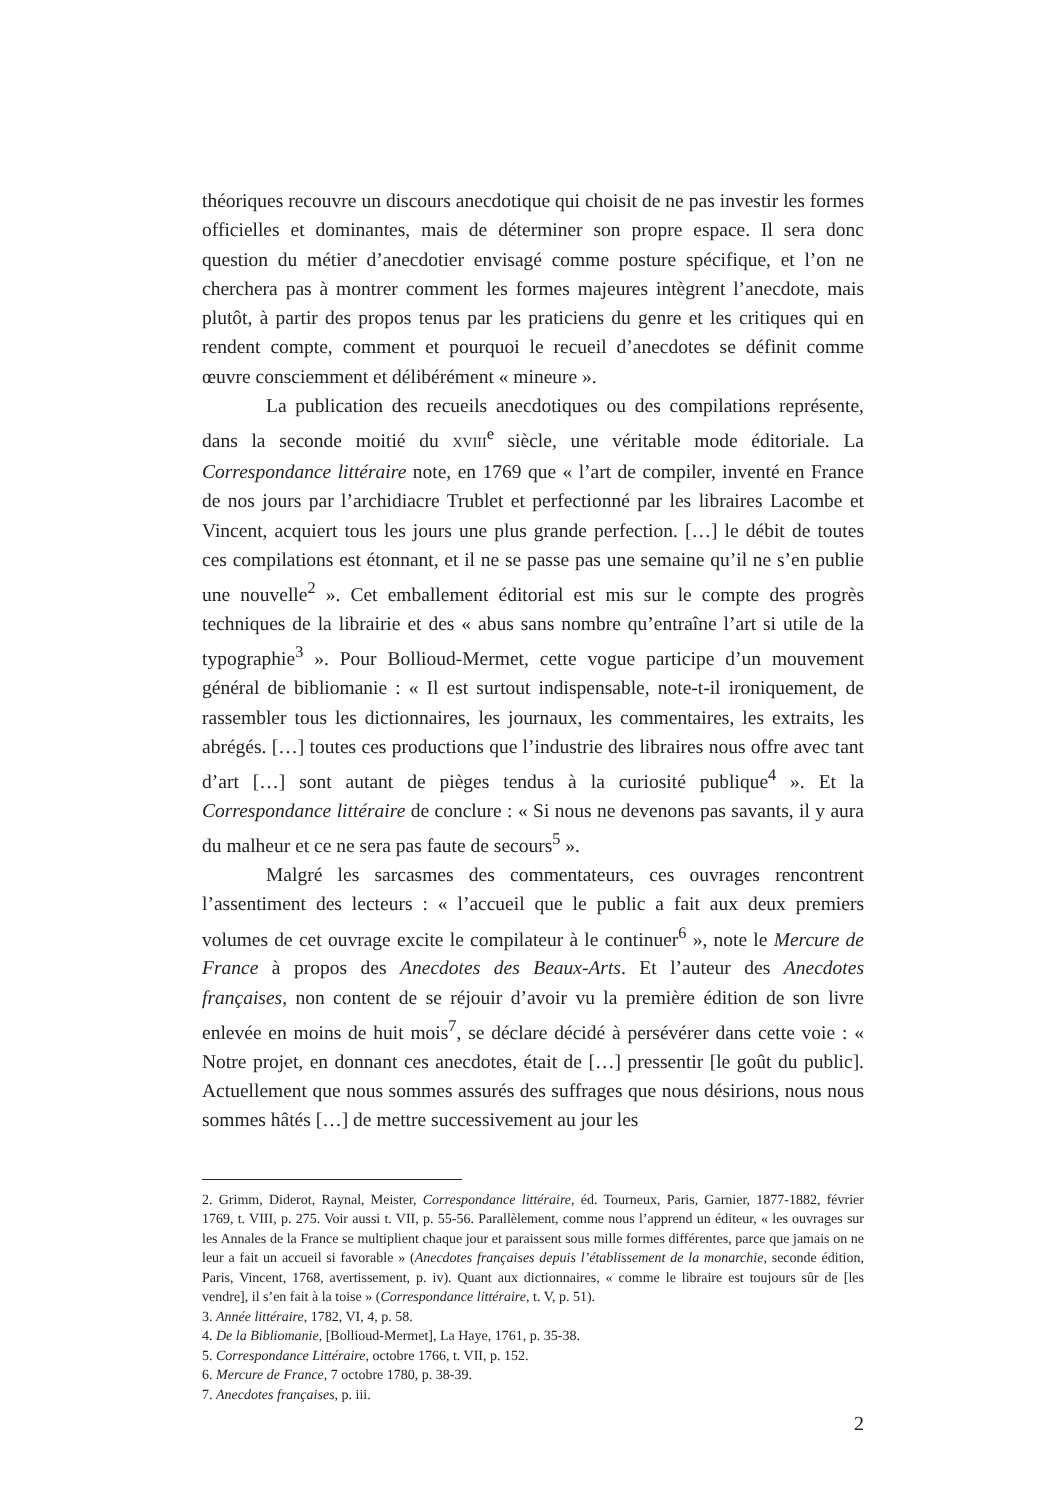théoriques recouvre un discours anecdotique qui choisit de ne pas investir les formes officielles et dominantes, mais de déterminer son propre espace. Il sera donc question du métier d’anecdotier envisagé comme posture spécifique, et l’on ne cherchera pas à montrer comment les formes majeures intègrent l’anecdote, mais plutôt, à partir des propos tenus par les praticiens du genre et les critiques qui en rendent compte, comment et pourquoi le recueil d’anecdotes se définit comme œuvre consciemment et délibérément « mineure ».
La publication des recueils anecdotiques ou des compilations représente, dans la seconde moitié du XVIII<sup>e</sup> siècle, une véritable mode éditoriale. La Correspondance littéraire note, en 1769 que « l’art de compiler, inventé en France de nos jours par l’archidiacre Trublet et perfectionné par les libraires Lacombe et Vincent, acquiert tous les jours une plus grande perfection. […] le débit de toutes ces compilations est étonnant, et il ne se passe pas une semaine qu’il ne s’en publie une nouvelle<sup>2</sup> ». Cet emballement éditorial est mis sur le compte des progrès techniques de la librairie et des « abus sans nombre qu’entraîne l’art si utile de la typographie<sup>3</sup> ». Pour Bollioud-Mermet, cette vogue participe d’un mouvement général de bibliomanie : « Il est surtout indispensable, note-t-il ironiquement, de rassembler tous les dictionnaires, les journaux, les commentaires, les extraits, les abrégés. […] toutes ces productions que l’industrie des libraires nous offre avec tant d’art […] sont autant de pièges tendus à la curiosité publique<sup>4</sup> ». Et la Correspondance littéraire de conclure : « Si nous ne devenons pas savants, il y aura du malheur et ce ne sera pas faute de secours<sup>5</sup> ».
Malgré les sarcasmes des commentateurs, ces ouvrages rencontrent l’assentiment des lecteurs : « l’accueil que le public a fait aux deux premiers volumes de cet ouvrage excite le compilateur à le continuer<sup>6</sup> », note le Mercure de France à propos des Anecdotes des Beaux-Arts. Et l’auteur des Anecdotes françaises, non content de se réjouir d’avoir vu la première édition de son livre enlevée en moins de huit mois<sup>7</sup>, se déclare décidé à persévérer dans cette voie : « Notre projet, en donnant ces anecdotes, était de […] pressentir [le goût du public]. Actuellement que nous sommes assurés des suffrages que nous désirions, nous nous sommes hâtés […] de mettre successivement au jour les
2. Grimm, Diderot, Raynal, Meister, Correspondance littéraire, éd. Tourneux, Paris, Garnier, 1877-1882, février 1769, t. VIII, p. 275. Voir aussi t. VII, p. 55-56. Parallèlement, comme nous l’apprend un éditeur, « les ouvrages sur les Annales de la France se multiplient chaque jour et paraissent sous mille formes différentes, parce que jamais on ne leur a fait un accueil si favorable » (Anecdotes françaises depuis l’établissement de la monarchie, seconde édition, Paris, Vincent, 1768, avertissement, p. iv). Quant aux dictionnaires, « comme le libraire est toujours sûr de [les vendre], il s’en fait à la toise » (Correspondance littéraire, t. V, p. 51).
3. Année littéraire, 1782, VI, 4, p. 58.
4. De la Bibliomanie, [Bollioud-Mermet], La Haye, 1761, p. 35-38.
5. Correspondance Littéraire, octobre 1766, t. VII, p. 152.
6. Mercure de France, 7 octobre 1780, p. 38-39.
7. Anecdotes françaises, p. iii.
2